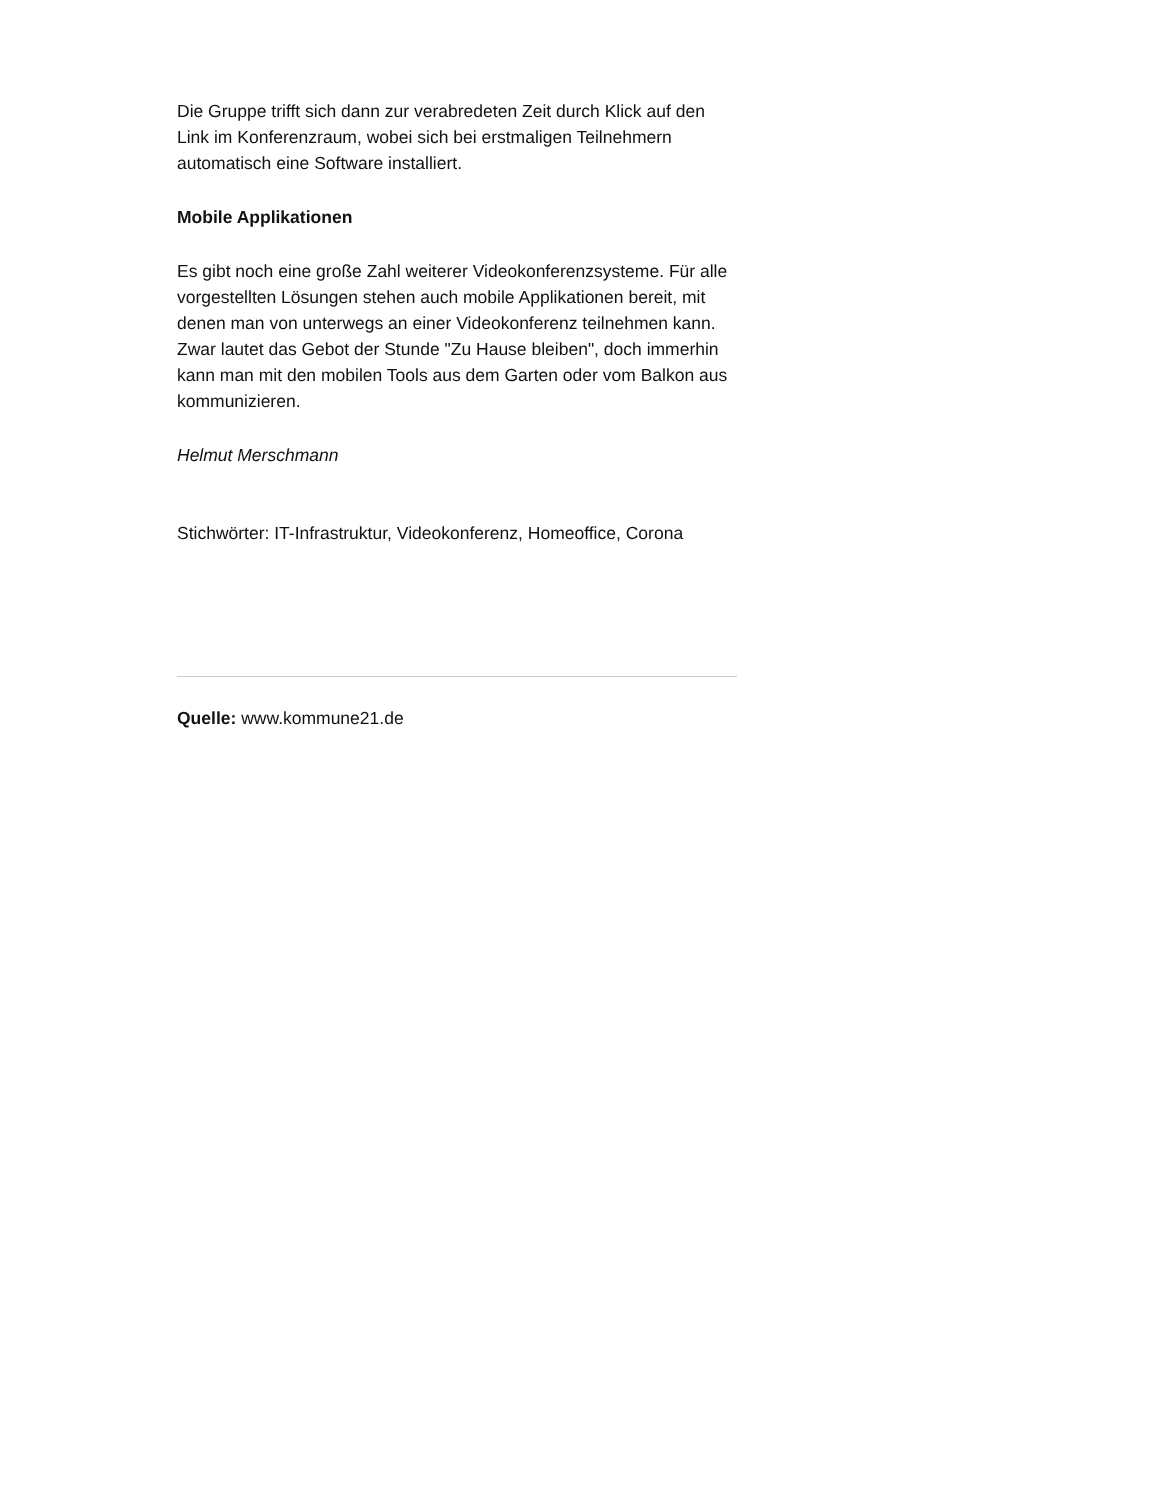Die Gruppe trifft sich dann zur verabredeten Zeit durch Klick auf den Link im Konferenzraum, wobei sich bei erstmaligen Teilnehmern automatisch eine Software installiert.
Mobile Applikationen
Es gibt noch eine große Zahl weiterer Videokonferenzsysteme. Für alle vorgestellten Lösungen stehen auch mobile Applikationen bereit, mit denen man von unterwegs an einer Videokonferenz teilnehmen kann. Zwar lautet das Gebot der Stunde "Zu Hause bleiben", doch immerhin kann man mit den mobilen Tools aus dem Garten oder vom Balkon aus kommunizieren.
Helmut Merschmann
Stichwörter: IT-Infrastruktur, Videokonferenz, Homeoffice, Corona
Quelle: www.kommune21.de